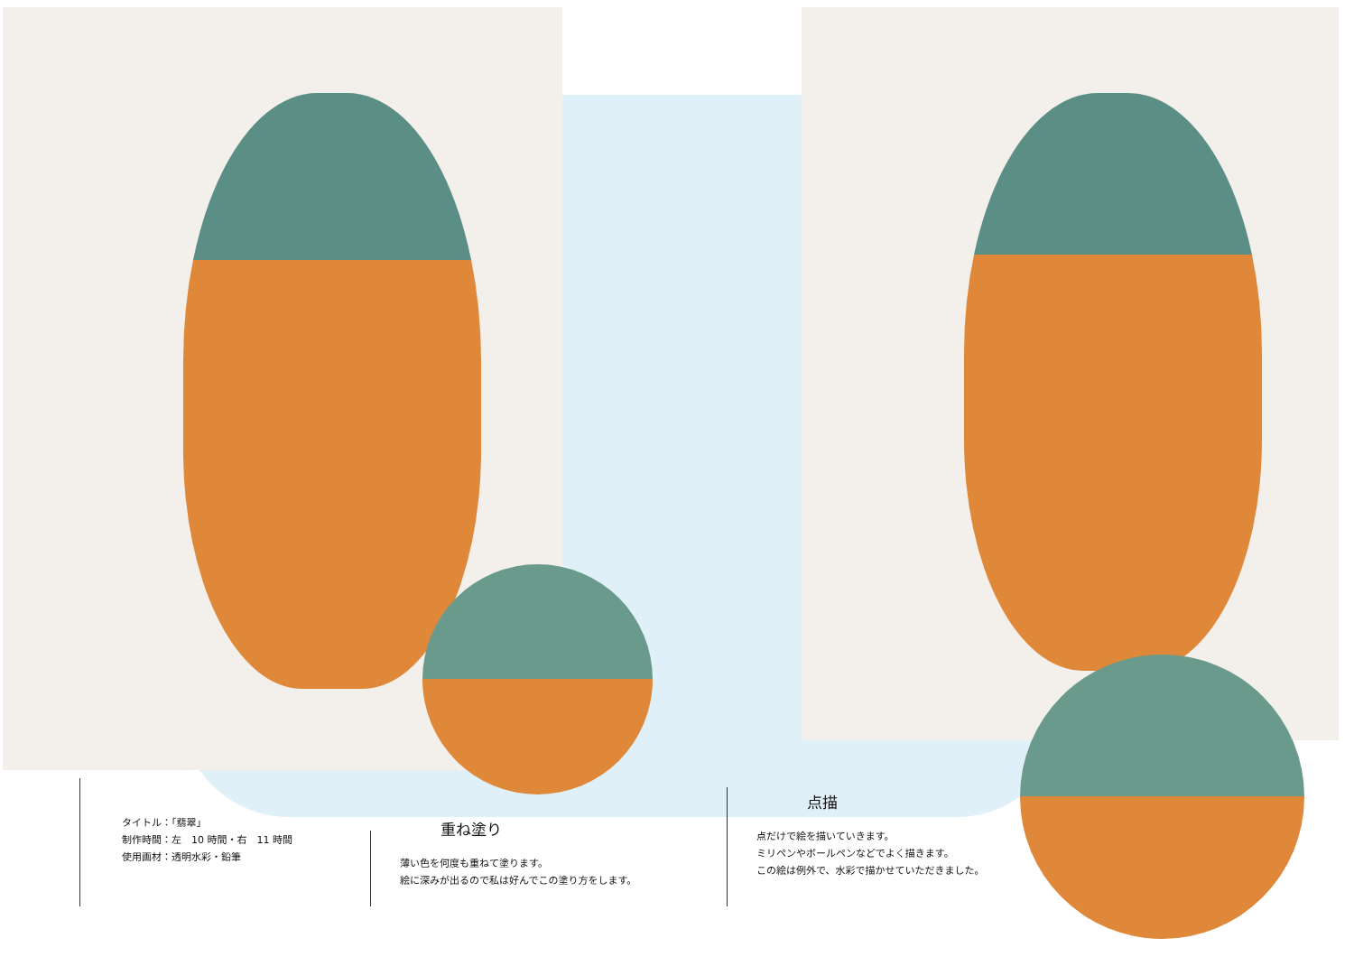タイトル：「翡翠」
制作時間：左　10 時間・右　11 時間
使用画材：透明水彩・鉛筆
重ね塗り
薄い色を何度も重ねて塗ります。
絵に深みが出るので私は好んでこの塗り方をします。
点描
点だけで絵を描いていきます。
ミリペンやボールペンなどでよく描きます。
この絵は例外で、水彩で描かせていただきました。